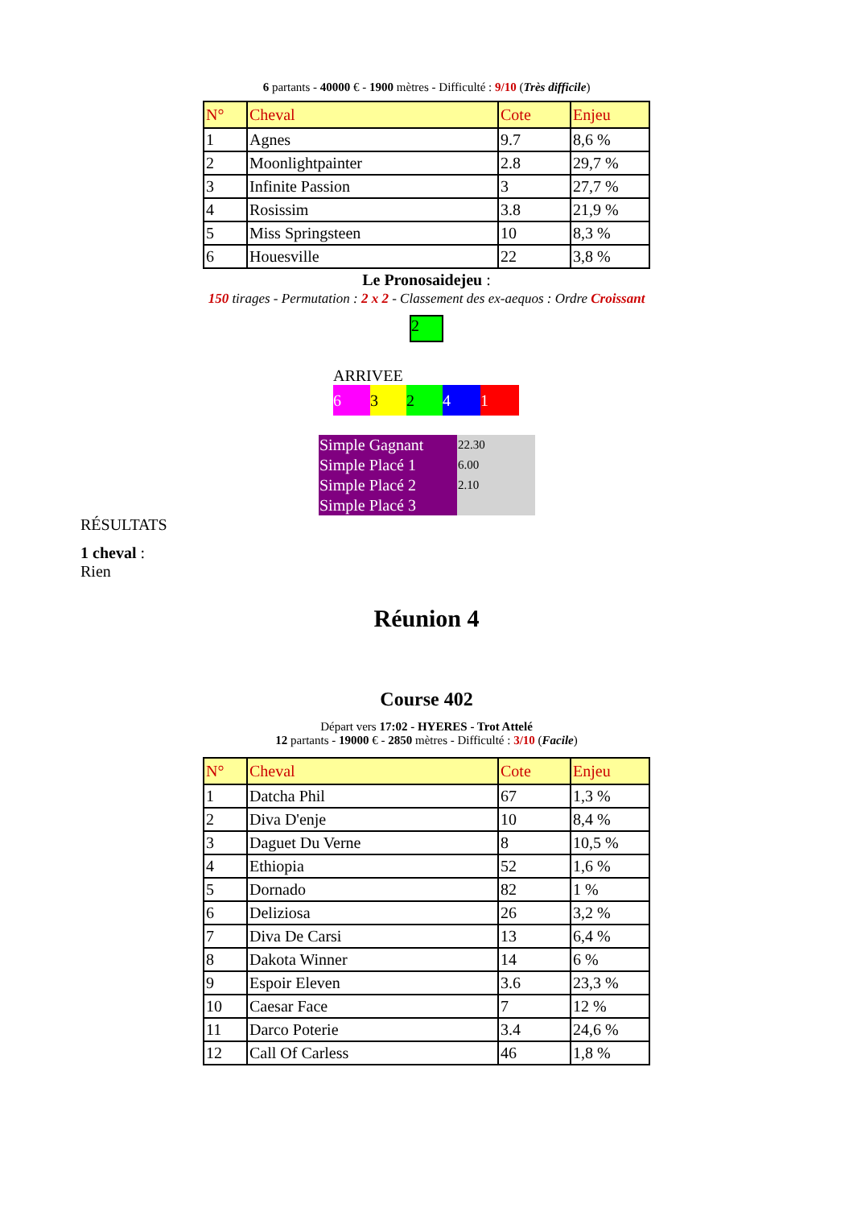6 partants - 40000 € - 1900 mètres - Difficulté : 9/10 (Très difficile)
| N° | Cheval | Cote | Enjeu |
| 1 | Agnes | 9.7 | 8,6 % |
| 2 | Moonlightpainter | 2.8 | 29,7 % |
| 3 | Infinite Passion | 3 | 27,7 % |
| 4 | Rosissim | 3.8 | 21,9 % |
| 5 | Miss Springsteen | 10 | 8,3 % |
| 6 | Houesville | 22 | 3,8 % |
Le Pronosaidejeu :
150 tirages - Permutation : 2 x 2 - Classement des ex-aequos : Ordre Croissant
2
ARRIVEE
63241
| Simple Gagnant | 22.30 |
| Simple Placé 1 | 6.00 |
| Simple Placé 2 | 2.10 |
| Simple Placé 3 | |
RÉSULTATS
1 cheval :
Rien
Réunion 4
Course 402
Départ vers 17:02 - HYERES - Trot Attelé
12 partants - 19000 € - 2850 mètres - Difficulté : 3/10 (Facile)
| N° | Cheval | Cote | Enjeu |
| 1 | Datcha Phil | 67 | 1,3 % |
| 2 | Diva D'enje | 10 | 8,4 % |
| 3 | Daguet Du Verne | 8 | 10,5 % |
| 4 | Ethiopia | 52 | 1,6 % |
| 5 | Dornado | 82 | 1 % |
| 6 | Deliziosa | 26 | 3,2 % |
| 7 | Diva De Carsi | 13 | 6,4 % |
| 8 | Dakota Winner | 14 | 6 % |
| 9 | Espoir Eleven | 3.6 | 23,3 % |
| 10 | Caesar Face | 7 | 12 % |
| 11 | Darco Poterie | 3.4 | 24,6 % |
| 12 | Call Of Carless | 46 | 1,8 % |